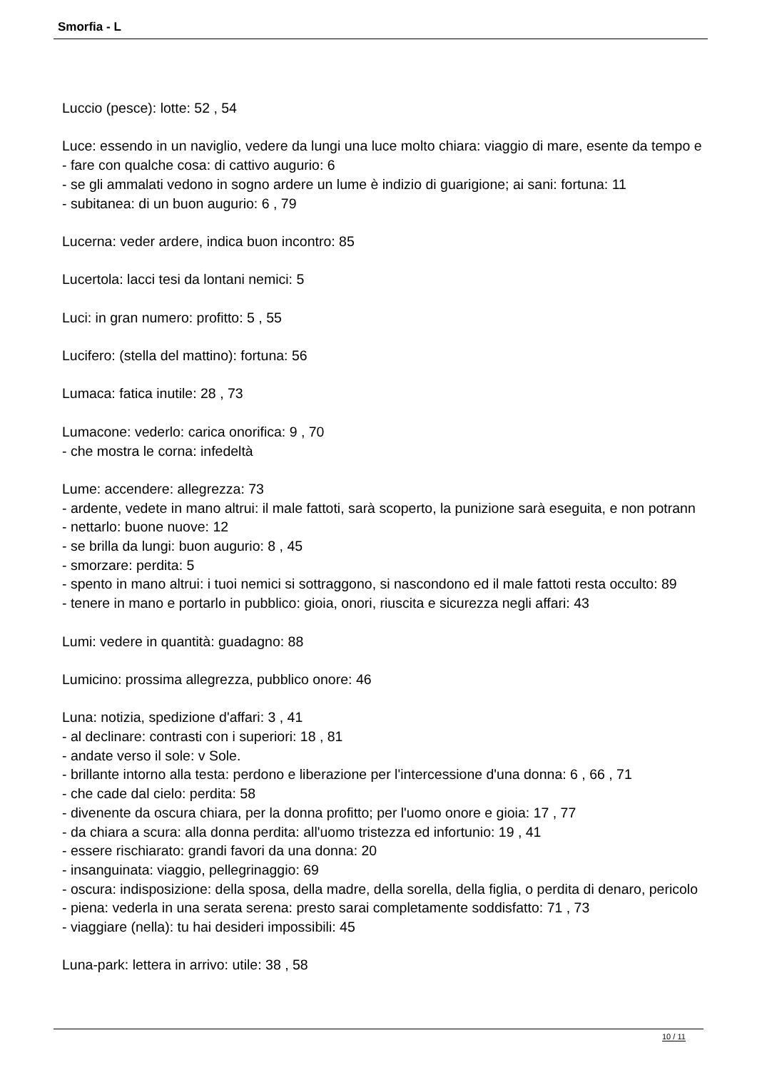Smorfia - L
Luccio (pesce): lotte: 52 , 54
Luce: essendo in un naviglio, vedere da lungi una luce molto chiara: viaggio di mare, esente da tempo e
- fare con qualche cosa: di cattivo augurio: 6
- se gli ammalati vedono in sogno ardere un lume è indizio di guarigione; ai sani: fortuna: 11
- subitanea: di un buon augurio: 6 , 79
Lucerna: veder ardere, indica buon incontro: 85
Lucertola: lacci tesi da lontani nemici: 5
Luci: in gran numero: profitto: 5 , 55
Lucifero: (stella del mattino): fortuna: 56
Lumaca: fatica inutile: 28 , 73
Lumacone: vederlo: carica onorifica: 9 , 70
- che mostra le corna: infedeltà
Lume: accendere: allegrezza: 73
- ardente, vedete in mano altrui: il male fattoti, sarà scoperto, la punizione sarà eseguita, e non potrann
- nettarlo: buone nuove: 12
- se brilla da lungi: buon augurio: 8 , 45
- smorzare: perdita: 5
- spento in mano altrui: i tuoi nemici si sottraggono, si nascondono ed il male fattoti resta occulto: 89
- tenere in mano e portarlo in pubblico: gioia, onori, riuscita e sicurezza negli affari: 43
Lumi: vedere in quantità: guadagno: 88
Lumicino: prossima allegrezza, pubblico onore: 46
Luna: notizia, spedizione d'affari: 3 , 41
- al declinare: contrasti con i superiori: 18 , 81
- andate verso il sole: v Sole.
- brillante intorno alla testa: perdono e liberazione per l'intercessione d'una donna: 6 , 66 , 71
- che cade dal cielo: perdita: 58
- divenente da oscura chiara, per la donna profitto; per l'uomo onore e gioia: 17 , 77
- da chiara a scura: alla donna perdita: all'uomo tristezza ed infortunio: 19 , 41
- essere rischiarato: grandi favori da una donna: 20
- insanguinata: viaggio, pellegrinaggio: 69
- oscura: indisposizione: della sposa, della madre, della sorella, della figlia, o perdita di denaro, pericolo
- piena: vederla in una serata serena: presto sarai completamente soddisfatto: 71 , 73
- viaggiare (nella): tu hai desideri impossibili: 45
Luna-park: lettera in arrivo: utile: 38 , 58
10 / 11